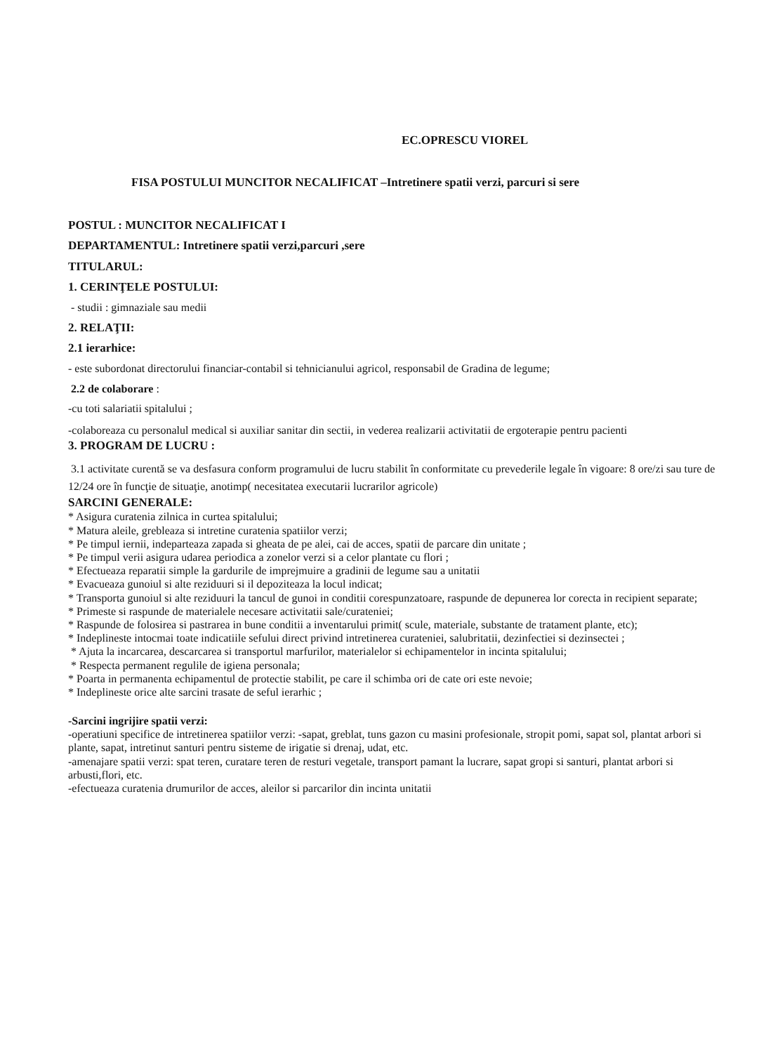EC.OPRESCU VIOREL
FISA POSTULUI MUNCITOR NECALIFICAT –Intretinere spatii verzi, parcuri si sere
POSTUL : MUNCITOR NECALIFICAT I
DEPARTAMENTUL: Intretinere spatii verzi,parcuri ,sere
TITULARUL:
1. CERINŢELE POSTULUI:
- studii : gimnaziale sau medii
2. RELAŢII:
2.1 ierarhice:
- este subordonat directorului financiar-contabil si tehnicianului agricol, responsabil de Gradina de legume;
2.2 de colaborare :
-cu toti salariatii spitalului ;
-colaboreaza cu personalul medical si auxiliar sanitar din sectii, in vederea realizarii activitatii de ergoterapie pentru pacienti
3. PROGRAM DE LUCRU :
3.1 activitate curentă se va desfasura conform programului de lucru stabilit în conformitate cu prevederile legale în vigoare: 8 ore/zi sau ture de 12/24 ore în funcţie de situaţie, anotimp( necesitatea executarii lucrarilor agricole)
SARCINI GENERALE:
* Asigura curatenia zilnica in curtea spitalului;
* Matura aleile, grebleaza si intretine curatenia spatiilor verzi;
* Pe timpul iernii, indeparteaza zapada si gheata de pe alei, cai de acces, spatii de parcare din unitate ;
* Pe timpul verii asigura udarea periodica a zonelor verzi si a celor plantate cu flori ;
* Efectueaza reparatii simple la gardurile de imprejmuire a gradinii de legume sau a unitatii
* Evacueaza gunoiul si alte reziduuri si il depoziteaza la locul indicat;
* Transporta gunoiul si alte reziduuri la tancul de gunoi in conditii corespunzatoare, raspunde de depunerea lor corecta in recipient separate;
* Primeste si raspunde de materialele necesare activitatii sale/curateniei;
* Raspunde de folosirea si pastrarea in bune conditii a inventarului primit( scule, materiale, substante de tratament plante, etc);
* Indeplineste intocmai toate indicatiile sefului direct privind intretinerea curateniei, salubritatii, dezinfectiei si dezinsectei ;
* Ajuta la incarcarea, descarcarea si transportul marfurilor, materialelor si echipamentelor in incinta spitalului;
* Respecta permanent regulile de igiena personala;
* Poarta in permanenta echipamentul de protectie stabilit, pe care il schimba ori de cate ori este nevoie;
* Indeplineste orice alte sarcini trasate de seful ierarhic ;
-Sarcini ingrijire spatii verzi:
-operatiuni specifice de intretinerea spatiilor verzi: -sapat, greblat, tuns gazon cu masini profesionale, stropit pomi, sapat sol, plantat arbori si plante, sapat, intretinut santuri pentru sisteme de irigatie si drenaj, udat, etc.
-amenajare spatii verzi: spat teren, curatare teren de resturi vegetale, transport pamant la lucrare, sapat gropi si santuri, plantat arbori si arbusti,flori, etc.
-efectueaza curatenia drumurilor de acces, aleilor si parcarilor din incinta unitatii